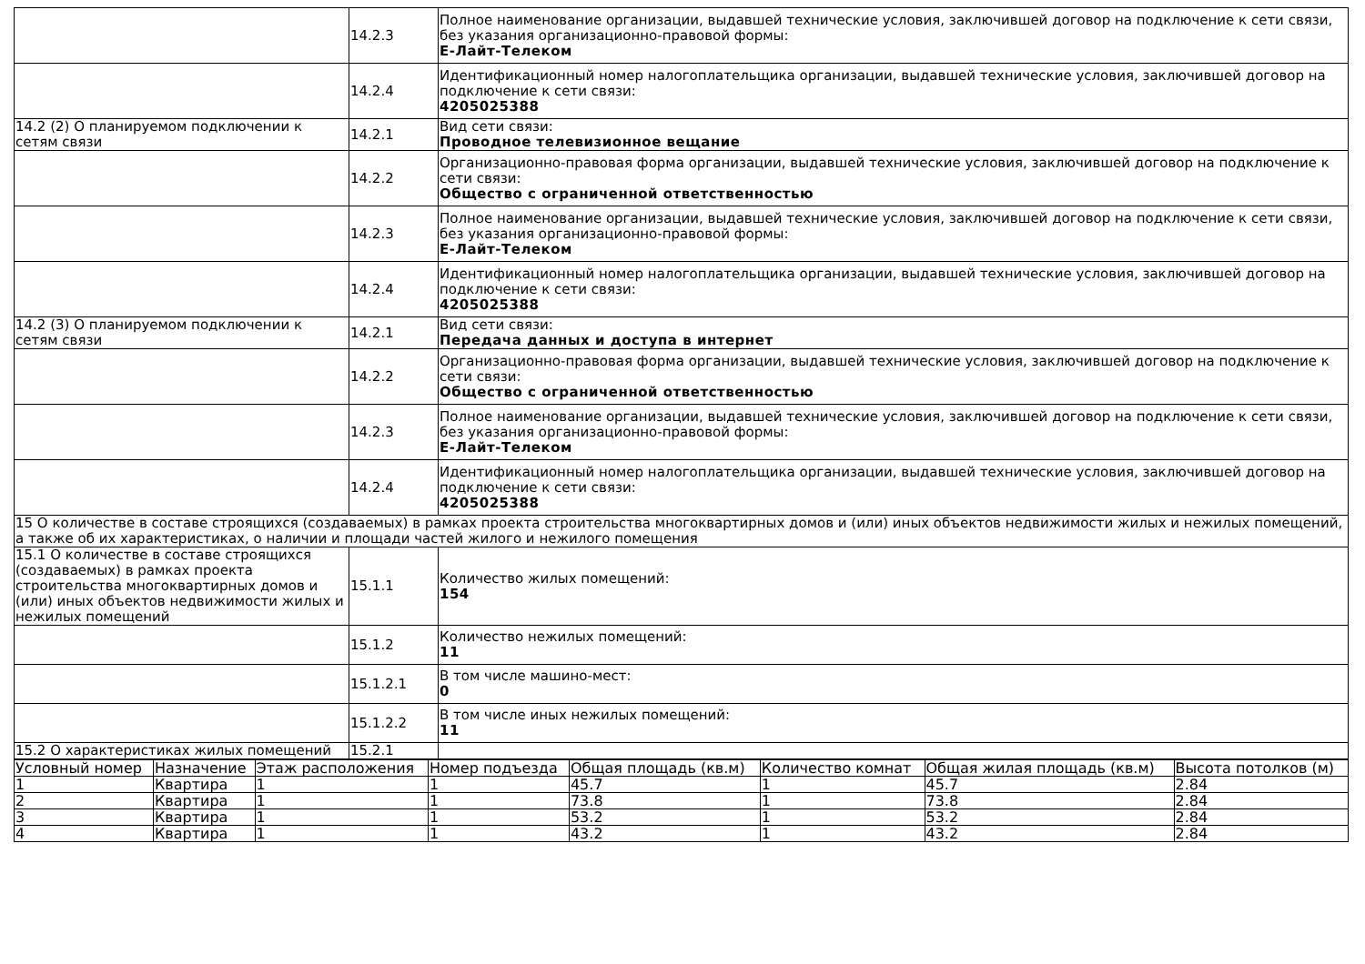| | 14.2.3 | Полное наименование организации, выдавшей технические условия, заключившей договор на подключение к сети связи, без указания организационно-правовой формы: Е-Лайт-Телеком |
| | 14.2.4 | Идентификационный номер налогоплательщика организации, выдавшей технические условия, заключившей договор на подключение к сети связи: 4205025388 |
| 14.2 (2) О планируемом подключении к сетям связи | 14.2.1 | Вид сети связи: Проводное телевизионное вещание |
| | 14.2.2 | Организационно-правовая форма организации, выдавшей технические условия, заключившей договор на подключение к сети связи: Общество с ограниченной ответственностью |
| | 14.2.3 | Полное наименование организации, выдавшей технические условия, заключившей договор на подключение к сети связи, без указания организационно-правовой формы: Е-Лайт-Телеком |
| | 14.2.4 | Идентификационный номер налогоплательщика организации, выдавшей технические условия, заключившей договор на подключение к сети связи: 4205025388 |
| 14.2 (3) О планируемом подключении к сетям связи | 14.2.1 | Вид сети связи: Передача данных и доступа в интернет |
| | 14.2.2 | Организационно-правовая форма организации, выдавшей технические условия, заключившей договор на подключение к сети связи: Общество с ограниченной ответственностью |
| | 14.2.3 | Полное наименование организации, выдавшей технические условия, заключившей договор на подключение к сети связи, без указания организационно-правовой формы: Е-Лайт-Телеком |
| | 14.2.4 | Идентификационный номер налогоплательщика организации, выдавшей технические условия, заключившей договор на подключение к сети связи: 4205025388 |
| 15 О количестве в составе строящихся (создаваемых) в рамках проекта строительства многоквартирных домов и (или) иных объектов недвижимости жилых и нежилых помещений, а также об их характеристиках, о наличии и площади частей жилого и нежилого помещения | | |
| 15.1 О количестве в составе строящихся (создаваемых) в рамках проекта строительства многоквартирных домов и (или) иных объектов недвижимости жилых и нежилых помещений | 15.1.1 | Количество жилых помещений: 154 |
| | 15.1.2 | Количество нежилых помещений: 11 |
| | 15.1.2.1 | В том числе машино-мест: 0 |
| | 15.1.2.2 | В том числе иных нежилых помещений: 11 |
| 15.2 О характеристиках жилых помещений | 15.2.1 | |
| Условный номер | Назначение | Этаж расположения | Номер подъезда | Общая площадь (кв.м) | Количество комнат | Общая жилая площадь (кв.м) | Высота потолков (м) |
| --- | --- | --- | --- | --- | --- | --- | --- |
| 1 | Квартира | 1 | 1 | 45.7 | 1 | 45.7 | 2.84 |
| 2 | Квартира | 1 | 1 | 73.8 | 1 | 73.8 | 2.84 |
| 3 | Квартира | 1 | 1 | 53.2 | 1 | 53.2 | 2.84 |
| 4 | Квартира | 1 | 1 | 43.2 | 1 | 43.2 | 2.84 |